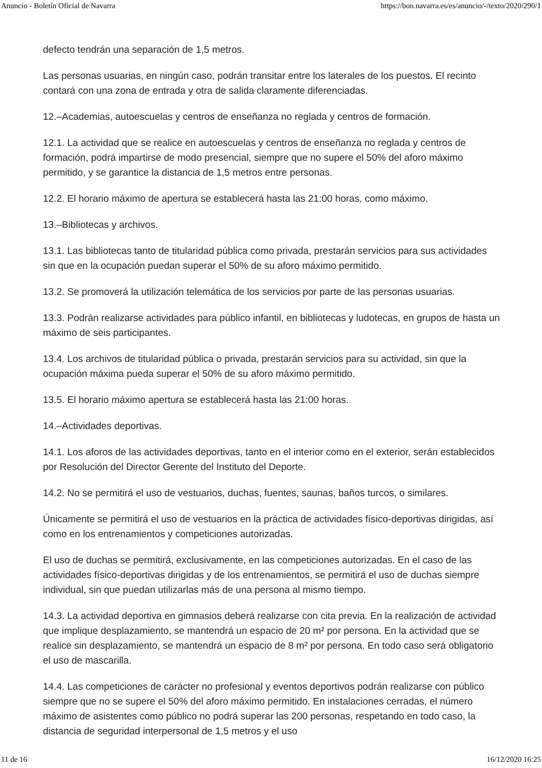Anuncio - Boletín Oficial de Navarra https://bon.navarra.es/es/anuncio/-/texto/2020/290/1
defecto tendrán una separación de 1,5 metros.
Las personas usuarias, en ningún caso, podrán transitar entre los laterales de los puestos. El recinto contará con una zona de entrada y otra de salida claramente diferenciadas.
12.–Academias, autoescuelas y centros de enseñanza no reglada y centros de formación.
12.1. La actividad que se realice en autoescuelas y centros de enseñanza no reglada y centros de formación, podrá impartirse de modo presencial, siempre que no supere el 50% del aforo máximo permitido, y se garantice la distancia de 1,5 metros entre personas.
12.2. El horario máximo de apertura se establecerá hasta las 21:00 horas, como máximo.
13.–Bibliotecas y archivos.
13.1. Las bibliotecas tanto de titularidad pública como privada, prestarán servicios para sus actividades sin que en la ocupación puedan superar el 50% de su aforo máximo permitido.
13.2. Se promoverá la utilización telemática de los servicios por parte de las personas usuarias.
13.3. Podrán realizarse actividades para público infantil, en bibliotecas y ludotecas, en grupos de hasta un máximo de seis participantes.
13.4. Los archivos de titularidad pública o privada, prestarán servicios para su actividad, sin que la ocupación máxima pueda superar el 50% de su aforo máximo permitido.
13.5. El horario máximo apertura se establecerá hasta las 21:00 horas.
14.–Actividades deportivas.
14.1. Los aforos de las actividades deportivas, tanto en el interior como en el exterior, serán establecidos por Resolución del Director Gerente del Instituto del Deporte.
14.2. No se permitirá el uso de vestuarios, duchas, fuentes, saunas, baños turcos, o similares.
Únicamente se permitirá el uso de vestuarios en la práctica de actividades físico-deportivas dirigidas, así como en los entrenamientos y competiciones autorizadas.
El uso de duchas se permitirá, exclusivamente, en las competiciones autorizadas. En el caso de las actividades físico-deportivas dirigidas y de los entrenamientos, se permitirá el uso de duchas siempre individual, sin que puedan utilizarlas más de una persona al mismo tiempo.
14.3. La actividad deportiva en gimnasios deberá realizarse con cita previa. En la realización de actividad que implique desplazamiento, se mantendrá un espacio de 20 m² por persona. En la actividad que se realice sin desplazamiento, se mantendrá un espacio de 8 m² por persona. En todo caso será obligatorio el uso de mascarilla.
14.4. Las competiciones de carácter no profesional y eventos deportivos podrán realizarse con público siempre que no se supere el 50% del aforo máximo permitido. En instalaciones cerradas, el número máximo de asistentes como público no podrá superar las 200 personas, respetando en todo caso, la distancia de seguridad interpersonal de 1,5 metros y el uso
11 de 16 16/12/2020 16:25